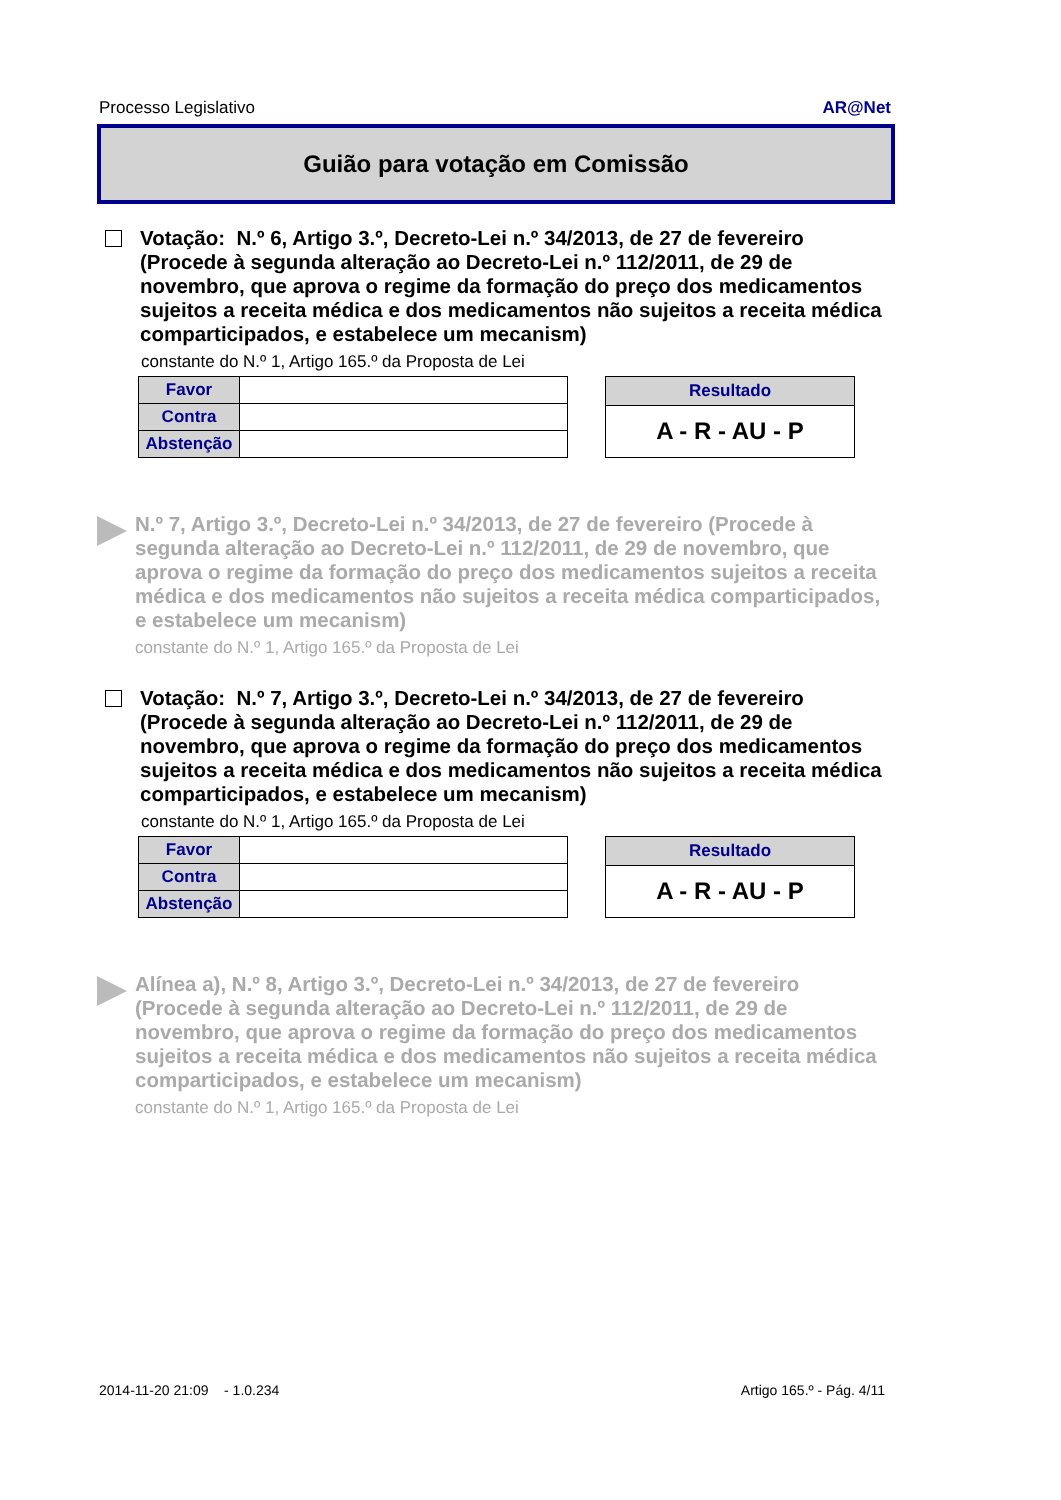Processo Legislativo AR@Net
Guião para votação em Comissão
Votação: N.º 6, Artigo 3.º, Decreto-Lei n.º 34/2013, de 27 de fevereiro (Procede à segunda alteração ao Decreto-Lei n.º 112/2011, de 29 de novembro, que aprova o regime da formação do preço dos medicamentos sujeitos a receita médica e dos medicamentos não sujeitos a receita médica comparticipados, e estabelece um mecanism)
constante do N.º 1, Artigo 165.º da Proposta de Lei
| Favor | |
| Contra | |
| Abstenção | |
| Resultado |
| --- |
| A - R - AU - P |
N.º 7, Artigo 3.º, Decreto-Lei n.º 34/2013, de 27 de fevereiro (Procede à segunda alteração ao Decreto-Lei n.º 112/2011, de 29 de novembro, que aprova o regime da formação do preço dos medicamentos sujeitos a receita médica e dos medicamentos não sujeitos a receita médica comparticipados, e estabelece um mecanism)
constante do N.º 1, Artigo 165.º da Proposta de Lei
Votação: N.º 7, Artigo 3.º, Decreto-Lei n.º 34/2013, de 27 de fevereiro (Procede à segunda alteração ao Decreto-Lei n.º 112/2011, de 29 de novembro, que aprova o regime da formação do preço dos medicamentos sujeitos a receita médica e dos medicamentos não sujeitos a receita médica comparticipados, e estabelece um mecanism)
constante do N.º 1, Artigo 165.º da Proposta de Lei
| Favor | |
| Contra | |
| Abstenção | |
| Resultado |
| --- |
| A - R - AU - P |
Alínea a), N.º 8, Artigo 3.º, Decreto-Lei n.º 34/2013, de 27 de fevereiro (Procede à segunda alteração ao Decreto-Lei n.º 112/2011, de 29 de novembro, que aprova o regime da formação do preço dos medicamentos sujeitos a receita médica e dos medicamentos não sujeitos a receita médica comparticipados, e estabelece um mecanism)
constante do N.º 1, Artigo 165.º da Proposta de Lei
2014-11-20 21:09 - 1.0.234 Artigo 165.º - Pág. 4/11